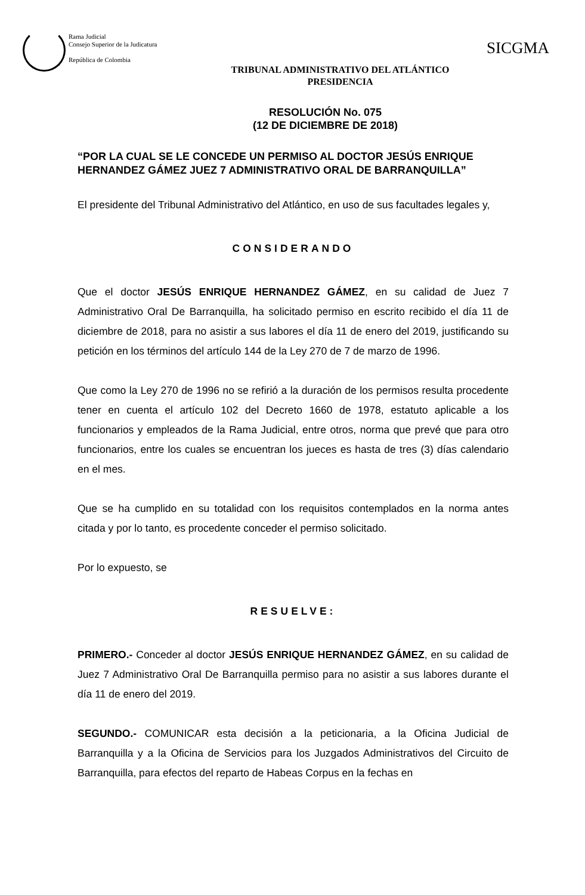Rama Judicial
Consejo Superior de la Judicatura
República de Colombia
SICGMA
TRIBUNAL ADMINISTRATIVO DEL ATLÁNTICO
PRESIDENCIA
RESOLUCIÓN No. 075
(12 DE DICIEMBRE DE 2018)
“POR LA CUAL SE LE CONCEDE UN PERMISO AL DOCTOR JESÚS ENRIQUE HERNANDEZ GÁMEZ JUEZ 7 ADMINISTRATIVO ORAL DE BARRANQUILLA”
El presidente del Tribunal Administrativo del Atlántico, en uso de sus facultades legales y,
CONSIDERANDO
Que el doctor JESÚS ENRIQUE HERNANDEZ GÁMEZ, en su calidad de Juez 7 Administrativo Oral De Barranquilla, ha solicitado permiso en escrito recibido el día 11 de diciembre de 2018, para no asistir a sus labores el día 11 de enero del 2019, justificando su petición en los términos del artículo 144 de la Ley 270 de 7 de marzo de 1996.
Que como la Ley 270 de 1996 no se refirió a la duración de los permisos resulta procedente tener en cuenta el artículo 102 del Decreto 1660 de 1978, estatuto aplicable a los funcionarios y empleados de la Rama Judicial, entre otros, norma que prevé que para otro funcionarios, entre los cuales se encuentran los jueces es hasta de tres (3) días calendario en el mes.
Que se ha cumplido en su totalidad con los requisitos contemplados en la norma antes citada y por lo tanto, es procedente conceder el permiso solicitado.
Por lo expuesto, se
RESUELVE:
PRIMERO.- Conceder al doctor JESÚS ENRIQUE HERNANDEZ GÁMEZ, en su calidad de Juez 7 Administrativo Oral De Barranquilla permiso para no asistir a sus labores durante el día 11 de enero del 2019.
SEGUNDO.- COMUNICAR esta decisión a la peticionaria, a la Oficina Judicial de Barranquilla y a la Oficina de Servicios para los Juzgados Administrativos del Circuito de Barranquilla, para efectos del reparto de Habeas Corpus en la fechas en